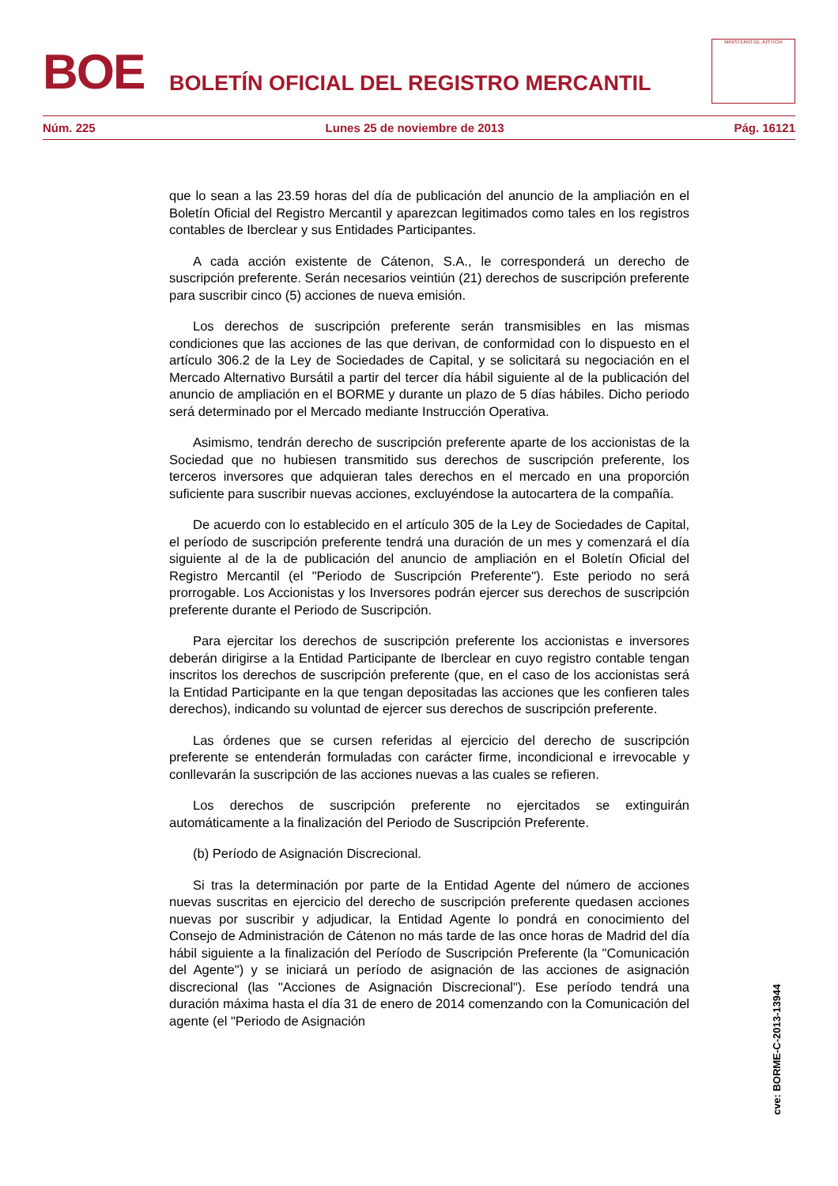BOE
BOLETÍN OFICIAL DEL REGISTRO MERCANTIL
MINISTERIO DE JUSTICIA
Núm. 225 Lunes 25 de noviembre de 2013 Pág. 16121
que lo sean a las 23.59 horas del día de publicación del anuncio de la ampliación en el Boletín Oficial del Registro Mercantil y aparezcan legitimados como tales en los registros contables de Iberclear y sus Entidades Participantes.
A cada acción existente de Cátenon, S.A., le corresponderá un derecho de suscripción preferente. Serán necesarios veintiún (21) derechos de suscripción preferente para suscribir cinco (5) acciones de nueva emisión.
Los derechos de suscripción preferente serán transmisibles en las mismas condiciones que las acciones de las que derivan, de conformidad con lo dispuesto en el artículo 306.2 de la Ley de Sociedades de Capital, y se solicitará su negociación en el Mercado Alternativo Bursátil a partir del tercer día hábil siguiente al de la publicación del anuncio de ampliación en el BORME y durante un plazo de 5 días hábiles. Dicho periodo será determinado por el Mercado mediante Instrucción Operativa.
Asimismo, tendrán derecho de suscripción preferente aparte de los accionistas de la Sociedad que no hubiesen transmitido sus derechos de suscripción preferente, los terceros inversores que adquieran tales derechos en el mercado en una proporción suficiente para suscribir nuevas acciones, excluyéndose la autocartera de la compañía.
De acuerdo con lo establecido en el artículo 305 de la Ley de Sociedades de Capital, el período de suscripción preferente tendrá una duración de un mes y comenzará el día siguiente al de la de publicación del anuncio de ampliación en el Boletín Oficial del Registro Mercantil (el "Periodo de Suscripción Preferente"). Este periodo no será prorrogable. Los Accionistas y los Inversores podrán ejercer sus derechos de suscripción preferente durante el Periodo de Suscripción.
Para ejercitar los derechos de suscripción preferente los accionistas e inversores deberán dirigirse a la Entidad Participante de Iberclear en cuyo registro contable tengan inscritos los derechos de suscripción preferente (que, en el caso de los accionistas será la Entidad Participante en la que tengan depositadas las acciones que les confieren tales derechos), indicando su voluntad de ejercer sus derechos de suscripción preferente.
Las órdenes que se cursen referidas al ejercicio del derecho de suscripción preferente se entenderán formuladas con carácter firme, incondicional e irrevocable y conllevarán la suscripción de las acciones nuevas a las cuales se refieren.
Los derechos de suscripción preferente no ejercitados se extinguirán automáticamente a la finalización del Periodo de Suscripción Preferente.
(b) Período de Asignación Discrecional.
Si tras la determinación por parte de la Entidad Agente del número de acciones nuevas suscritas en ejercicio del derecho de suscripción preferente quedasen acciones nuevas por suscribir y adjudicar, la Entidad Agente lo pondrá en conocimiento del Consejo de Administración de Cátenon no más tarde de las once horas de Madrid del día hábil siguiente a la finalización del Período de Suscripción Preferente (la "Comunicación del Agente") y se iniciará un período de asignación de las acciones de asignación discrecional (las "Acciones de Asignación Discrecional"). Ese período tendrá una duración máxima hasta el día 31 de enero de 2014 comenzando con la Comunicación del agente (el "Periodo de Asignación
cve: BORME-C-2013-13944